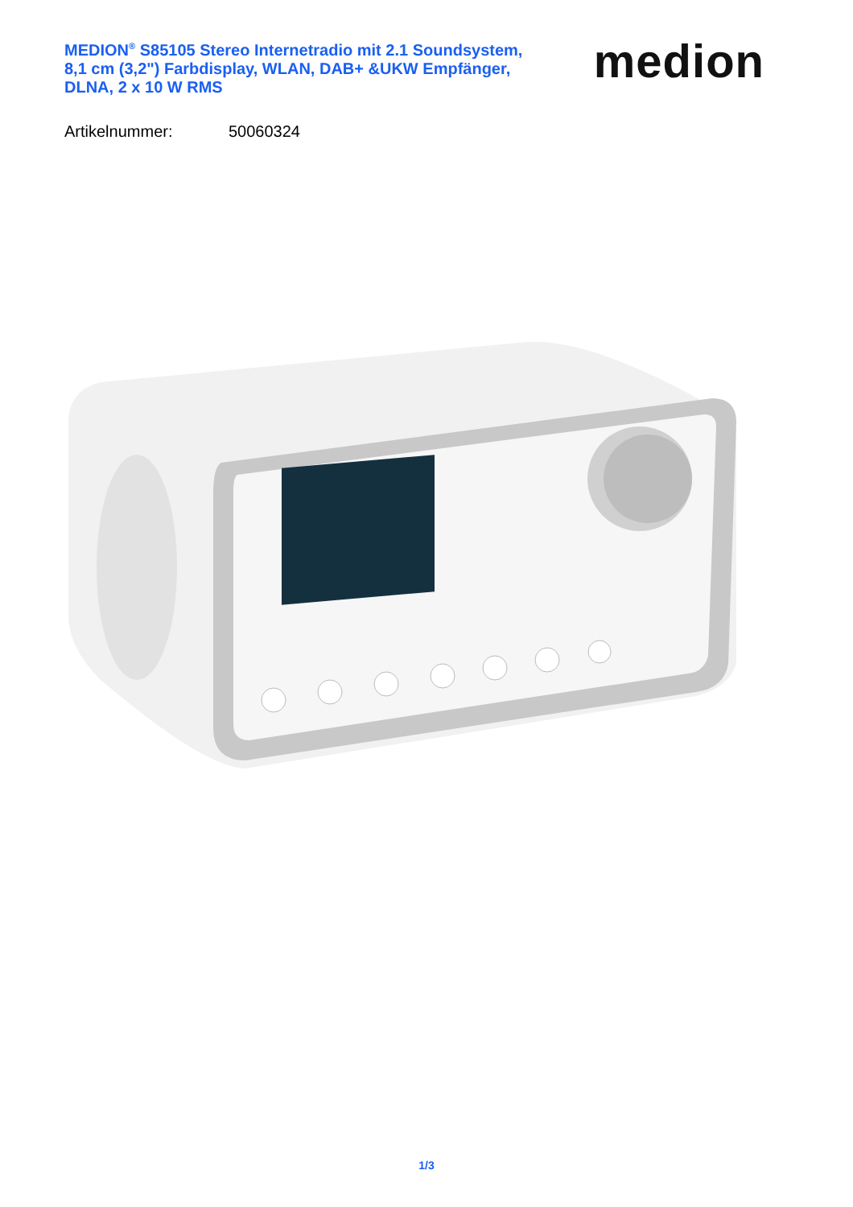MEDION<sup>®</sup> S85105 Stereo Internetradio mit 2.1 Soundsystem, 8,1 cm (3,2") Farbdisplay, WLAN, DAB+ &UKW Empfänger, DLNA, 2 x 10 W RMS
medion
Artikelnummer: 50060324
1/3